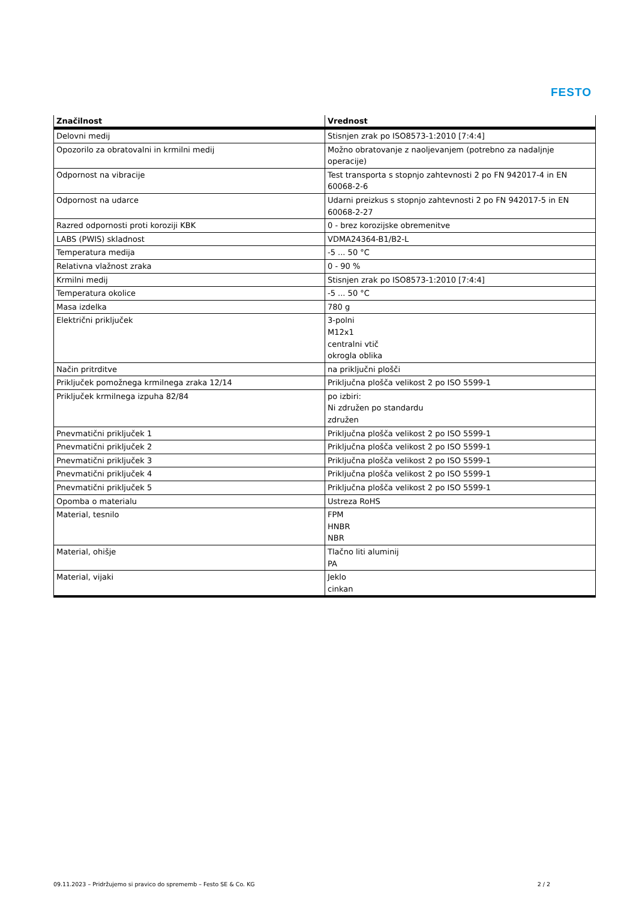FESTO
| Značilnost | Vrednost |
| --- | --- |
| Delovni medij | Stisnjen zrak po ISO8573-1:2010 [7:4:4] |
| Opozorilo za obratovalni in krmilni medij | Možno obratovanje z naoljevanjem (potrebno za nadaljnje operacije) |
| Odpornost na vibracije | Test transporta s stopnjo zahtevnosti 2 po FN 942017-4 in EN 60068-2-6 |
| Odpornost na udarce | Udarni preizkus s stopnjo zahtevnosti 2 po FN 942017-5 in EN 60068-2-27 |
| Razred odpornosti proti koroziji KBK | 0 - brez korozijske obremenitve |
| LABS (PWIS) skladnost | VDMA24364-B1/B2-L |
| Temperatura medija | -5 ... 50 °C |
| Relativna vlažnost zraka | 0 - 90 % |
| Krmilni medij | Stisnjen zrak po ISO8573-1:2010 [7:4:4] |
| Temperatura okolice | -5 ... 50 °C |
| Masa izdelka | 780 g |
| Električni priključek | 3-polni M12x1 centralni vtič okrogla oblika |
| Način pritrditve | na priključni plošči |
| Priključek pomožnega krmilnega zraka 12/14 | Priključna plošča velikost 2 po ISO 5599-1 |
| Priključek krmilnega izpuha 82/84 | po izbiri: Ni združen po standardu združen |
| Pnevmatični priključek 1 | Priključna plošča velikost 2 po ISO 5599-1 |
| Pnevmatični priključek 2 | Priključna plošča velikost 2 po ISO 5599-1 |
| Pnevmatični priključek 3 | Priključna plošča velikost 2 po ISO 5599-1 |
| Pnevmatični priključek 4 | Priključna plošča velikost 2 po ISO 5599-1 |
| Pnevmatični priključek 5 | Priključna plošča velikost 2 po ISO 5599-1 |
| Opomba o materialu | Ustreza RoHS |
| Material, tesnilo | FPM HNBR NBR |
| Material, ohišje | Tlačno liti aluminij PA |
| Material, vijaki | Jeklo cinkan |
09.11.2023 – Pridržujemo si pravico do sprememb – Festo SE & Co. KG 2 / 2